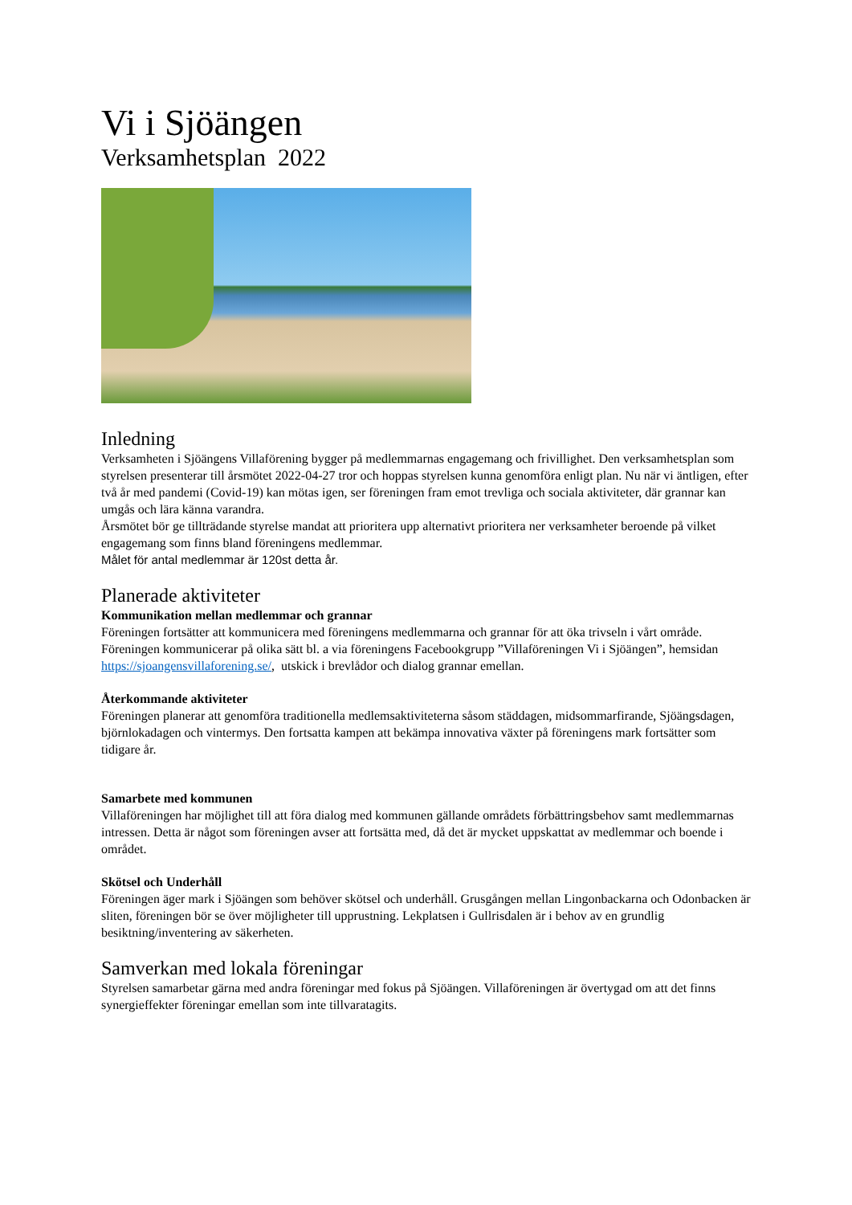Vi i Sjöängen
Verksamhetsplan 2022
Inledning
Verksamheten i Sjöängens Villaförening bygger på medlemmarnas engagemang och frivillighet. Den verksamhetsplan som styrelsen presenterar till årsmötet 2022-04-27 tror och hoppas styrelsen kunna genomföra enligt plan. Nu när vi äntligen, efter två år med pandemi (Covid-19) kan mötas igen, ser föreningen fram emot trevliga och sociala aktiviteter, där grannar kan umgås och lära känna varandra.
Årsmötet bör ge tillträdande styrelse mandat att prioritera upp alternativt prioritera ner verksamheter beroende på vilket engagemang som finns bland föreningens medlemmar.
Målet för antal medlemmar är 120st detta år.
Planerade aktiviteter
Kommunikation mellan medlemmar och grannar
Föreningen fortsätter att kommunicera med föreningens medlemmarna och grannar för att öka trivseln i vårt område. Föreningen kommunicerar på olika sätt bl. a via föreningens Facebookgrupp ”Villaföreningen Vi i Sjöängen”, hemsidan https://sjoangensvillaforening.se/, utskick i brevlådor och dialog grannar emellan.
Återkommande aktiviteter
Föreningen planerar att genomföra traditionella medlemsaktiviteterna såsom städdagen, midsommarfirande, Sjöängsdagen, björnlokadagen och vintermys. Den fortsatta kampen att bekämpa innovativa växter på föreningens mark fortsätter som tidigare år.
Samarbete med kommunen
Villaföreningen har möjlighet till att föra dialog med kommunen gällande områdets förbättringsbehov samt medlemmarnas intressen. Detta är något som föreningen avser att fortsätta med, då det är mycket uppskattat av medlemmar och boende i området.
Skötsel och Underhåll
Föreningen äger mark i Sjöängen som behöver skötsel och underhåll. Grusgången mellan Lingonbackarna och Odonbacken är sliten, föreningen bör se över möjligheter till upprustning. Lekplatsen i Gullrisdalen är i behov av en grundlig besiktning/inventering av säkerheten.
Samverkan med lokala föreningar
Styrelsen samarbetar gärna med andra föreningar med fokus på Sjöängen. Villaföreningen är övertygad om att det finns synergieffekter föreningar emellan som inte tillvaratagits.